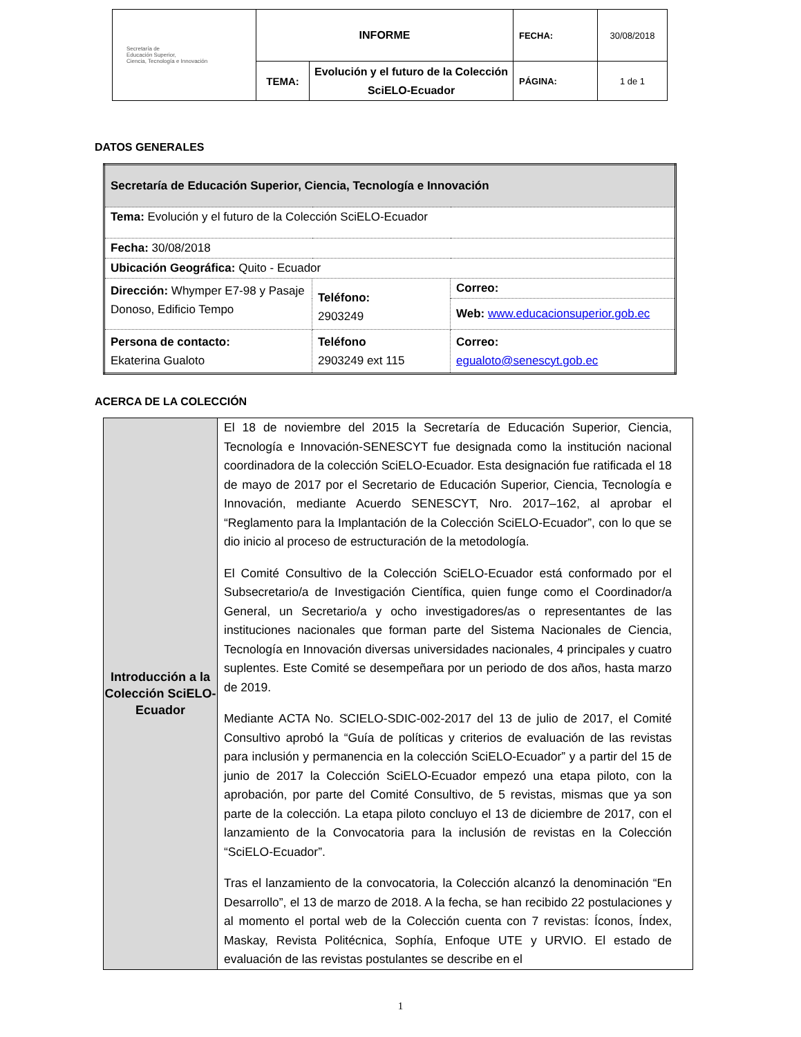| Secretaría de Educación Superior, Ciencia, Tecnología e Innovación | INFORME | | FECHA: | 30/08/2018 |
| | TEMA: | Evolución y el futuro de la Colección SciELO-Ecuador | PÁGINA: | 1 de 1 |
DATOS GENERALES
| Secretaría de Educación Superior, Ciencia, Tecnología e Innovación | | |
| Tema: Evolución y el futuro de la Colección SciELO-Ecuador | | |
| Fecha: 30/08/2018 | | |
| Ubicación Geográfica: Quito - Ecuador | | |
| Dirección: Whymper E7-98 y Pasaje Donoso, Edificio Tempo | Teléfono: 2903249 | Correo: |
| | | Web: www.educacionsuperior.gob.ec |
| Persona de contacto: Ekaterina Gualoto | Teléfono 2903249 ext 115 | Correo: egualoto@senescyt.gob.ec |
ACERCA DE LA COLECCIÓN
| Introducción a la Colección SciELO-Ecuador | El 18 de noviembre del 2015 la Secretaría de Educación Superior, Ciencia, Tecnología e Innovación-SENESCYT fue designada como la institución nacional coordinadora de la colección SciELO-Ecuador. Esta designación fue ratificada el 18 de mayo de 2017 por el Secretario de Educación Superior, Ciencia, Tecnología e Innovación, mediante Acuerdo SENESCYT, Nro. 2017–162, al aprobar el “Reglamento para la Implantación de la Colección SciELO-Ecuador”, con lo que se dio inicio al proceso de estructuración de la metodología. El Comité Consultivo de la Colección SciELO-Ecuador está conformado por el Subsecretario/a de Investigación Científica, quien funge como el Coordinador/a General, un Secretario/a y ocho investigadores/as o representantes de las instituciones nacionales que forman parte del Sistema Nacionales de Ciencia, Tecnología en Innovación diversas universidades nacionales, 4 principales y cuatro suplentes. Este Comité se desempeñara por un periodo de dos años, hasta marzo de 2019. Mediante ACTA No. SCIELO-SDIC-002-2017 del 13 de julio de 2017, el Comité Consultivo aprobó la “Guía de políticas y criterios de evaluación de las revistas para inclusión y permanencia en la colección SciELO-Ecuador” y a partir del 15 de junio de 2017 la Colección SciELO-Ecuador empezó una etapa piloto, con la aprobación, por parte del Comité Consultivo, de 5 revistas, mismas que ya son parte de la colección. La etapa piloto concluyo el 13 de diciembre de 2017, con el lanzamiento de la Convocatoria para la inclusión de revistas en la Colección “SciELO-Ecuador”. Tras el lanzamiento de la convocatoria, la Colección alcanzó la denominación “En Desarrollo”, el 13 de marzo de 2018. A la fecha, se han recibido 22 postulaciones y al momento el portal web de la Colección cuenta con 7 revistas: Íconos, Índex, Maskay, Revista Politécnica, Sophía, Enfoque UTE y URVIO. El estado de evaluación de las revistas postulantes se describe en el |
1